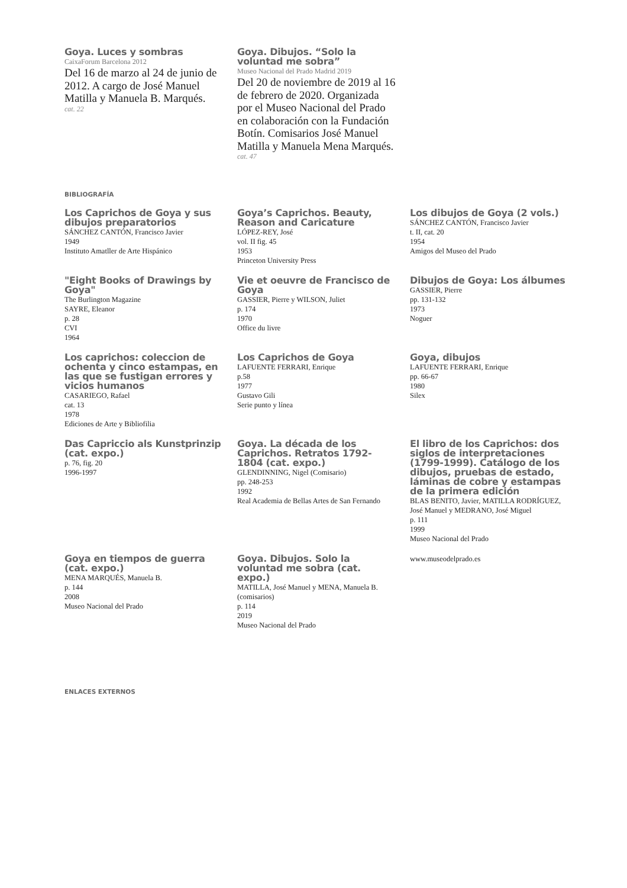Goya. Luces y sombras
CaixaForum Barcelona 2012
Del 16 de marzo al 24 de junio de 2012. A cargo de José Manuel Matilla y Manuela B. Marqués.
cat. 22
Goya. Dibujos. “Solo la voluntad me sobra”
Museo Nacional del Prado Madrid 2019
Del 20 de noviembre de 2019 al 16 de febrero de 2020. Organizada por el Museo Nacional del Prado en colaboración con la Fundación Botín. Comisarios José Manuel Matilla y Manuela Mena Marqués.
cat. 47
BIBLIOGRAFÍA
Los Caprichos de Goya y sus dibujos preparatorios
SÁNCHEZ CANTÓN, Francisco Javier
1949
Instituto Amatller de Arte Hispánico
Goya’s Caprichos. Beauty, Reason and Caricature
LÓPEZ-REY, José
vol. II fig. 45
1953
Princeton University Press
Los dibujos de Goya (2 vols.)
SÁNCHEZ CANTÓN, Francisco Javier
t. II, cat. 20
1954
Amigos del Museo del Prado
"Eight Books of Drawings by Goya"
The Burlington Magazine
SAYRE, Eleanor
p. 28
CVI
1964
Vie et oeuvre de Francisco de Goya
GASSIER, Pierre y WILSON, Juliet
p. 174
1970
Office du livre
Dibujos de Goya: Los álbumes
GASSIER, Pierre
pp. 131-132
1973
Noguer
Los caprichos: coleccion de ochenta y cinco estampas, en las que se fustigan errores y vicios humanos
CASARIEGO, Rafael
cat. 13
1978
Ediciones de Arte y Bibliofilia
Los Caprichos de Goya
LAFUENTE FERRARI, Enrique
p.58
1977
Gustavo Gili
Serie punto y línea
Goya, dibujos
LAFUENTE FERRARI, Enrique
pp. 66-67
1980
Silex
Das Capriccio als Kunstprinzip (cat. expo.)
p. 76, fig. 20
1996-1997
Goya. La década de los Caprichos. Retratos 1792-1804 (cat. expo.)
GLENDINNING, Nigel (Comisario)
pp. 248-253
1992
Real Academia de Bellas Artes de San Fernando
El libro de los Caprichos: dos siglos de interpretaciones (1799-1999). Catálogo de los dibujos, pruebas de estado, láminas de cobre y estampas de la primera edición
BLAS BENITO, Javier, MATILLA RODRÍGUEZ, José Manuel y MEDRANO, José Miguel
p. 111
1999
Museo Nacional del Prado
Goya en tiempos de guerra (cat. expo.)
MENA MARQUÉS, Manuela B.
p. 144
2008
Museo Nacional del Prado
Goya. Dibujos. Solo la voluntad me sobra (cat. expo.)
MATILLA, José Manuel y MENA, Manuela B. (comisarios)
p. 114
2019
Museo Nacional del Prado
www.museodelprado.es
ENLACES EXTERNOS